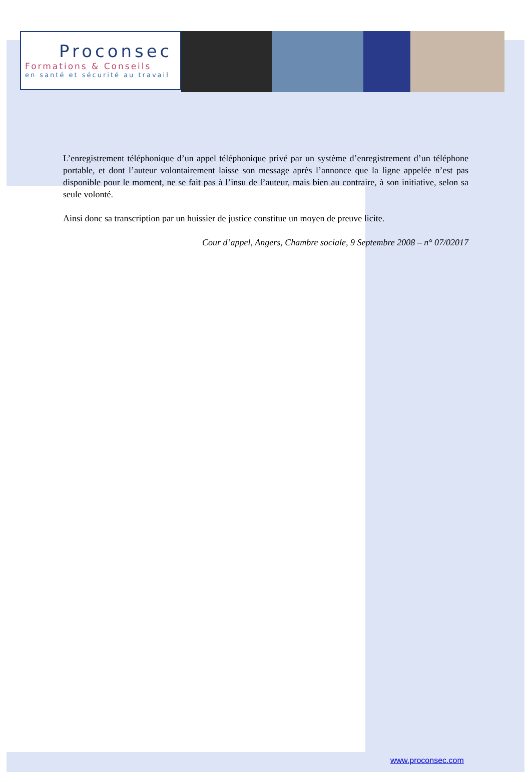Proconsec
Formations & Conseils
en santé et sécurité au travail
L’enregistrement téléphonique d’un appel téléphonique privé par un système d’enregistrement d’un téléphone portable, et dont l’auteur volontairement laisse son message après l’annonce que la ligne appelée n’est pas disponible pour le moment, ne se fait pas à l’insu de l’auteur, mais bien au contraire, à son initiative, selon sa seule volonté.
Ainsi donc sa transcription par un huissier de justice constitue un moyen de preuve licite.
Cour d’appel, Angers, Chambre sociale, 9 Septembre 2008 – n° 07/02017
www.proconsec.com